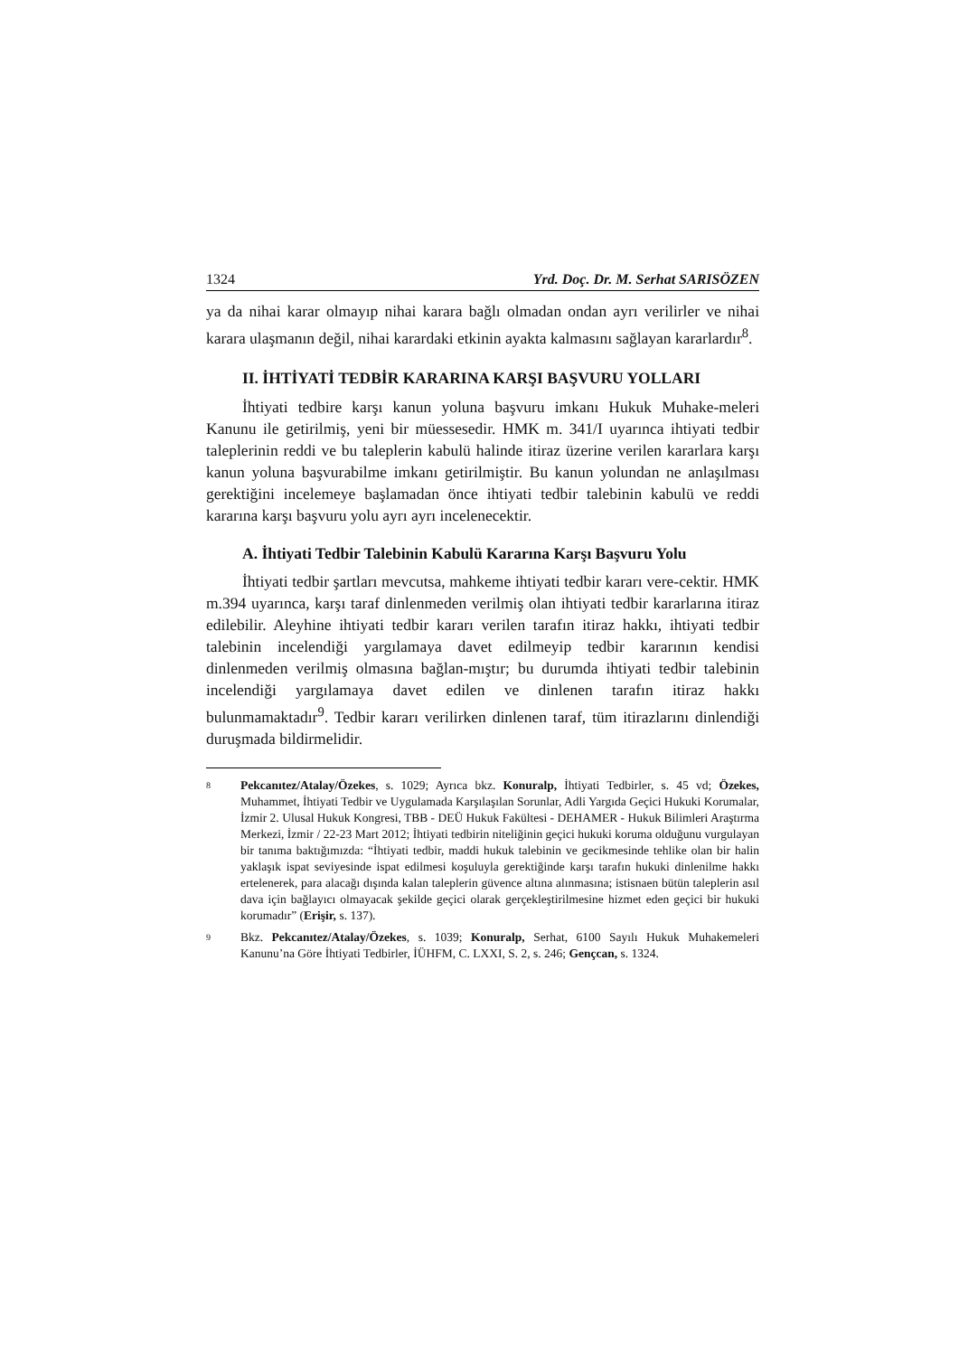1324 Yrd. Doç. Dr. M. Serhat SARISÖZEN
ya da nihai karar olmayıp nihai karara bağlı olmadan ondan ayrı verilirler ve nihai karara ulaşmanın değil, nihai karardaki etkinin ayakta kalmasını sağlayan kararlardır<sup>8</sup>.
II. İHTİYATİ TEDBİR KARARINA KARŞI BAŞVURU YOLLARI
İhtiyati tedbire karşı kanun yoluna başvuru imkanı Hukuk Muhake-meleri Kanunu ile getirilmiş, yeni bir müessesedir. HMK m. 341/I uyarınca ihtiyati tedbir taleplerinin reddi ve bu taleplerin kabulü halinde itiraz üzerine verilen kararlara karşı kanun yoluna başvurabilme imkanı getirilmiştir. Bu kanun yolundan ne anlaşılması gerektiğini incelemeye başlamadan önce ihtiyati tedbir talebinin kabulü ve reddi kararına karşı başvuru yolu ayrı ayrı incelenecektir.
A. İhtiyati Tedbir Talebinin Kabulü Kararına Karşı Başvuru Yolu
İhtiyati tedbir şartları mevcutsa, mahkeme ihtiyati tedbir kararı vere-cektir. HMK m.394 uyarınca, karşı taraf dinlenmeden verilmiş olan ihtiyati tedbir kararlarına itiraz edilebilir. Aleyhine ihtiyati tedbir kararı verilen tarafın itiraz hakkı, ihtiyati tedbir talebinin incelendiği yargılamaya davet edilmeyip tedbir kararının kendisi dinlenmeden verilmiş olmasına bağlan-mıştır; bu durumda ihtiyati tedbir talebinin incelendiği yargılamaya davet edilen ve dinlenen tarafın itiraz hakkı bulunmamaktadır<sup>9</sup>. Tedbir kararı verilirken dinlenen taraf, tüm itirazlarını dinlendiği duruşmada bildirmelidir.
8 Pekcanıtez/Atalay/Özekes, s. 1029; Ayrıca bkz. Konuralp, İhtiyati Tedbirler, s. 45 vd; Özekes, Muhammet, İhtiyati Tedbir ve Uygulamada Karşılaşılan Sorunlar, Adli Yargıda Geçici Hukuki Korumalar, İzmir 2. Ulusal Hukuk Kongresi, TBB - DEÜ Hukuk Fakültesi - DEHAMER - Hukuk Bilimleri Araştırma Merkezi, İzmir / 22-23 Mart 2012; İhtiyati tedbirin niteliğinin geçici hukuki koruma olduğunu vurgulayan bir tanıma baktığımızda: “İhtiyati tedbir, maddi hukuk talebinin ve gecikmesinde tehlike olan bir halin yaklaşık ispat seviyesinde ispat edilmesi koşuluyla gerektiğinde karşı tarafın hukuki dinlenilme hakkı ertelenerek, para alacağı dışında kalan taleplerin güvence altına alınmasına; istisnaen bütün taleplerin asıl dava için bağlayıcı olmayacak şekilde geçici olarak gerçekleştirilmesine hizmet eden geçici bir hukuki korumadır” (Erişir, s. 137).
9 Bkz. Pekcanıtez/Atalay/Özekes, s. 1039; Konuralp, Serhat, 6100 Sayılı Hukuk Muhakemeleri Kanunu’na Göre İhtiyati Tedbirler, İÜHFM, C. LXXI, S. 2, s. 246; Gençcan, s. 1324.